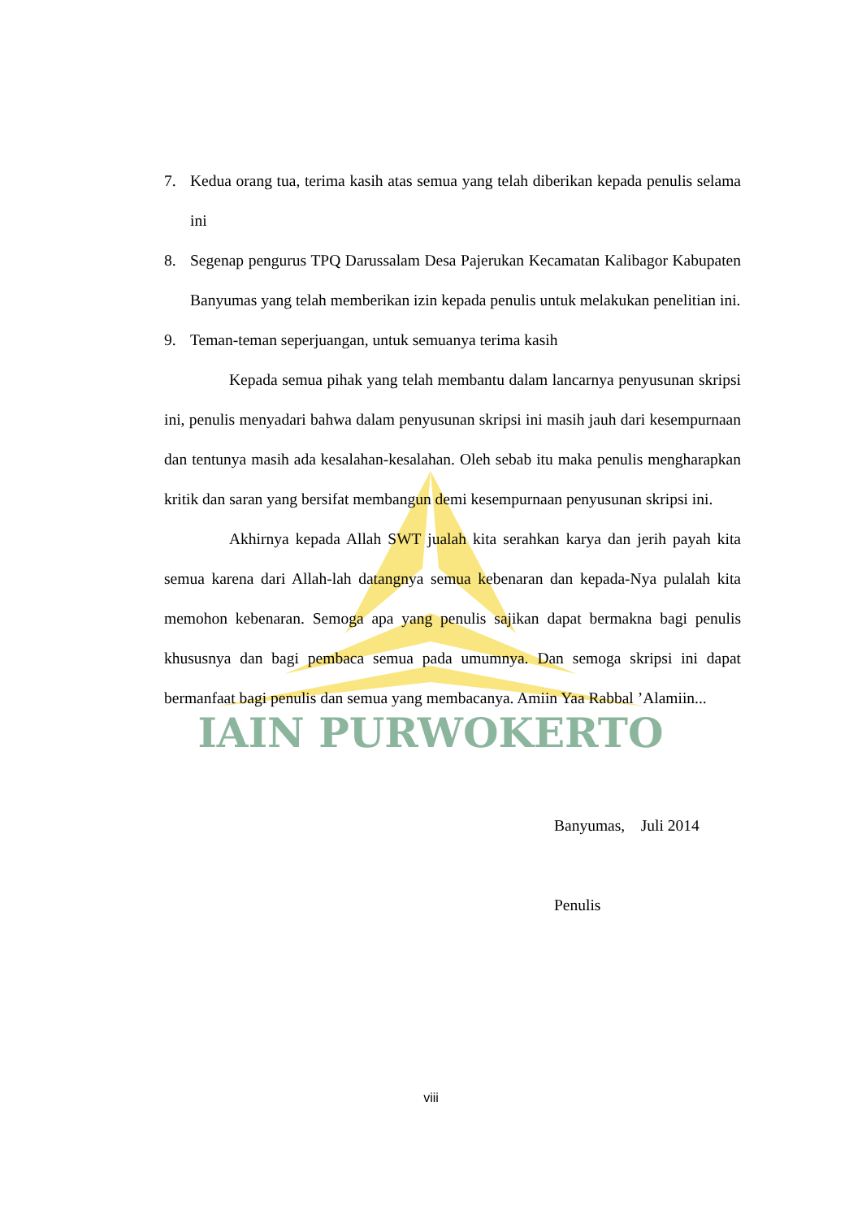IAIN PURWOKERTO
7. Kedua orang tua, terima kasih atas semua yang telah diberikan kepada penulis selama ini
8. Segenap pengurus TPQ Darussalam Desa Pajerukan Kecamatan Kalibagor Kabupaten Banyumas yang telah memberikan izin kepada penulis untuk melakukan penelitian ini.
9. Teman-teman seperjuangan, untuk semuanya terima kasih
Kepada semua pihak yang telah membantu dalam lancarnya penyusunan skripsi ini, penulis menyadari bahwa dalam penyusunan skripsi ini masih jauh dari kesempurnaan dan tentunya masih ada kesalahan-kesalahan. Oleh sebab itu maka penulis mengharapkan kritik dan saran yang bersifat membangun demi kesempurnaan penyusunan skripsi ini.
Akhirnya kepada Allah SWT jualah kita serahkan karya dan jerih payah kita semua karena dari Allah-lah datangnya semua kebenaran dan kepada-Nya pulalah kita memohon kebenaran. Semoga apa yang penulis sajikan dapat bermakna bagi penulis khususnya dan bagi pembaca semua pada umumnya. Dan semoga skripsi ini dapat bermanfaat bagi penulis dan semua yang membacanya. Amiin Yaa Rabbal ’Alamiin...
Banyumas, Juli 2014
Penulis
viii